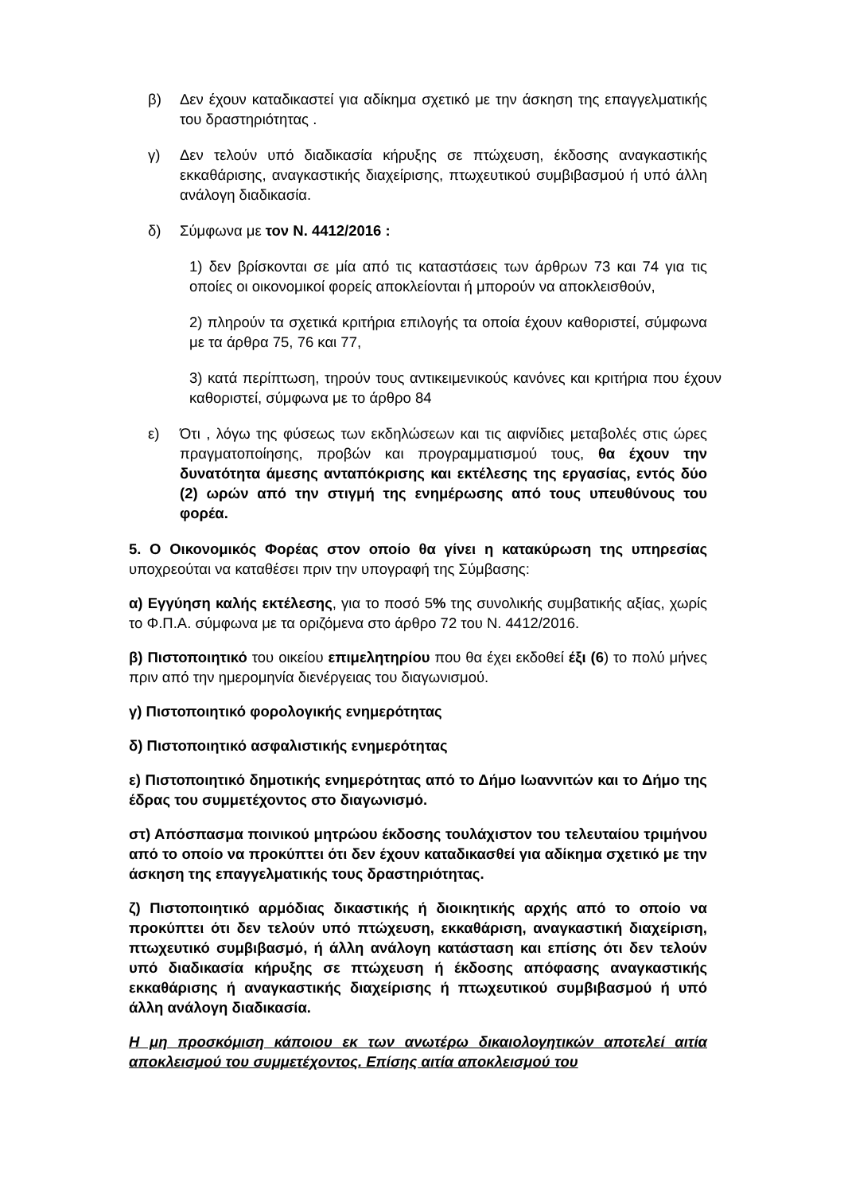β) Δεν έχουν καταδικαστεί για αδίκημα σχετικό με την άσκηση της επαγγελματικής του δραστηριότητας .
γ) Δεν τελούν υπό διαδικασία κήρυξης σε πτώχευση, έκδοσης αναγκαστικής εκκαθάρισης, αναγκαστικής διαχείρισης, πτωχευτικού συμβιβασμού ή υπό άλλη ανάλογη διαδικασία.
δ) Σύμφωνα με τον Ν. 4412/2016 :
1) δεν βρίσκονται σε μία από τις καταστάσεις των άρθρων 73 και 74 για τις οποίες οι οικονομικοί φορείς αποκλείονται ή μπορούν να αποκλεισθούν,
2) πληρούν τα σχετικά κριτήρια επιλογής τα οποία έχουν καθοριστεί, σύμφωνα με τα άρθρα 75, 76 και 77,
3) κατά περίπτωση, τηρούν τους αντικειμενικούς κανόνες και κριτήρια που έχουν καθοριστεί, σύμφωνα με το άρθρο 84
ε) Ότι , λόγω της φύσεως των εκδηλώσεων και τις αιφνίδιες μεταβολές στις ώρες πραγματοποίησης, προβών και προγραμματισμού τους, θα έχουν την δυνατότητα άμεσης ανταπόκρισης και εκτέλεσης της εργασίας, εντός δύο (2) ωρών από την στιγμή της ενημέρωσης από τους υπευθύνους του φορέα.
5. Ο Οικονομικός Φορέας στον οποίο θα γίνει η κατακύρωση της υπηρεσίας υποχρεούται να καταθέσει πριν την υπογραφή της Σύμβασης:
α) Εγγύηση καλής εκτέλεσης, για το ποσό 5% της συνολικής συμβατικής αξίας, χωρίς το Φ.Π.Α. σύμφωνα με τα οριζόμενα στο άρθρο 72 του Ν. 4412/2016.
β) Πιστοποιητικό του οικείου επιμελητηρίου που θα έχει εκδοθεί έξι (6) το πολύ μήνες πριν από την ημερομηνία διενέργειας του διαγωνισμού.
γ) Πιστοποιητικό φορολογικής ενημερότητας
δ) Πιστοποιητικό ασφαλιστικής ενημερότητας
ε) Πιστοποιητικό δημοτικής ενημερότητας από το Δήμο Ιωαννιτών και το Δήμο της έδρας του συμμετέχοντος στο διαγωνισμό.
στ) Απόσπασμα ποινικού μητρώου έκδοσης τουλάχιστον του τελευταίου τριμήνου από το οποίο να προκύπτει ότι δεν έχουν καταδικασθεί για αδίκημα σχετικό με την άσκηση της επαγγελματικής τους δραστηριότητας.
ζ) Πιστοποιητικό αρμόδιας δικαστικής ή διοικητικής αρχής από το οποίο να προκύπτει ότι δεν τελούν υπό πτώχευση, εκκαθάριση, αναγκαστική διαχείριση, πτωχευτικό συμβιβασμό, ή άλλη ανάλογη κατάσταση και επίσης ότι δεν τελούν υπό διαδικασία κήρυξης σε πτώχευση ή έκδοσης απόφασης αναγκαστικής εκκαθάρισης ή αναγκαστικής διαχείρισης ή πτωχευτικού συμβιβασμού ή υπό άλλη ανάλογη διαδικασία.
Η μη προσκόμιση κάποιου εκ των ανωτέρω δικαιολογητικών αποτελεί αιτία αποκλεισμού του συμμετέχοντος. Επίσης αιτία αποκλεισμού του